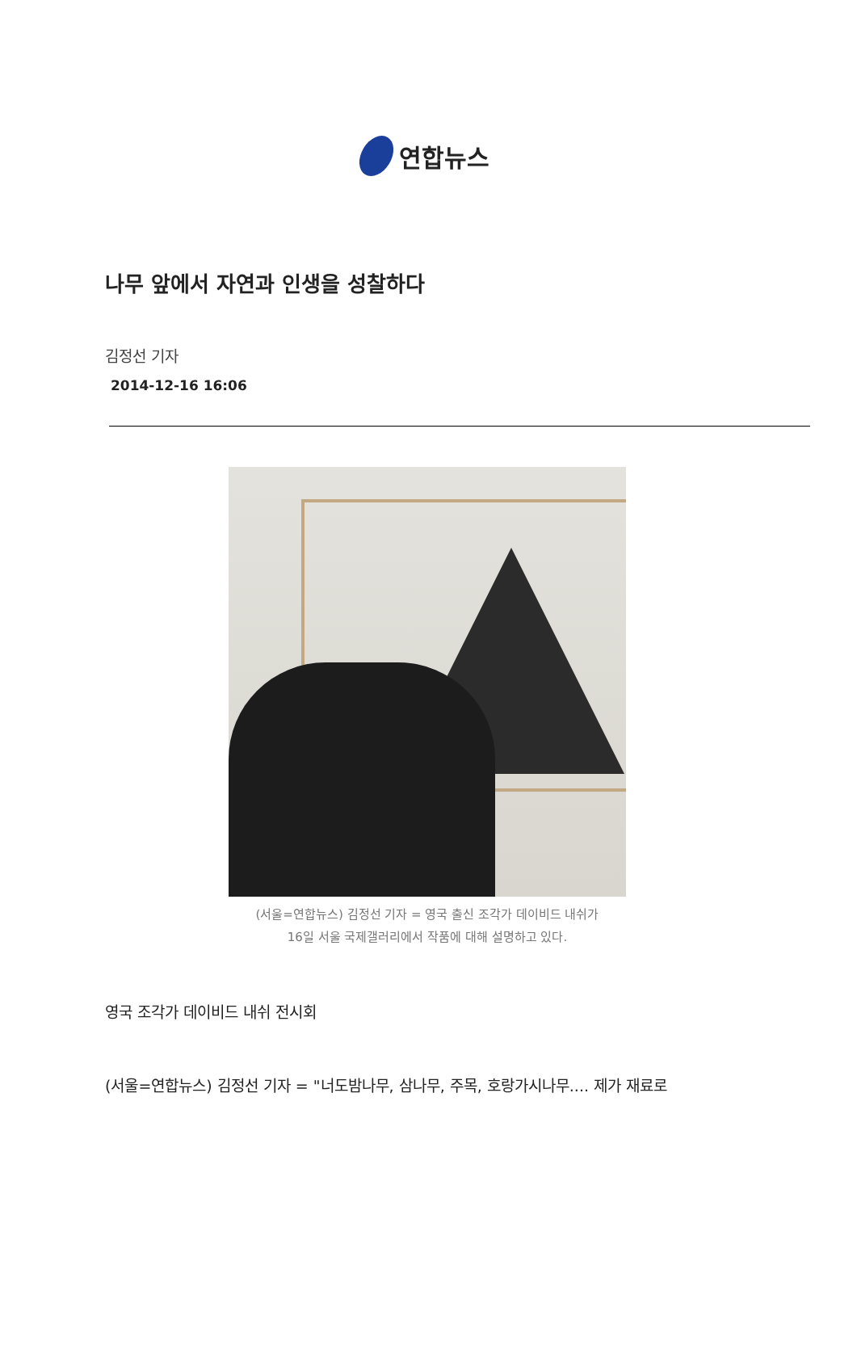연합뉴스
나무 앞에서 자연과 인생을 성찰하다
김정선 기자
2014-12-16 16:06
(서울=연합뉴스) 김정선 기자 = 영국 출신 조각가 데이비드 내쉬가
16일 서울 국제갤러리에서 작품에 대해 설명하고 있다.
영국 조각가 데이비드 내쉬 전시회
(서울=연합뉴스) 김정선 기자 = "너도밤나무, 삼나무, 주목, 호랑가시나무.... 제가 재료로